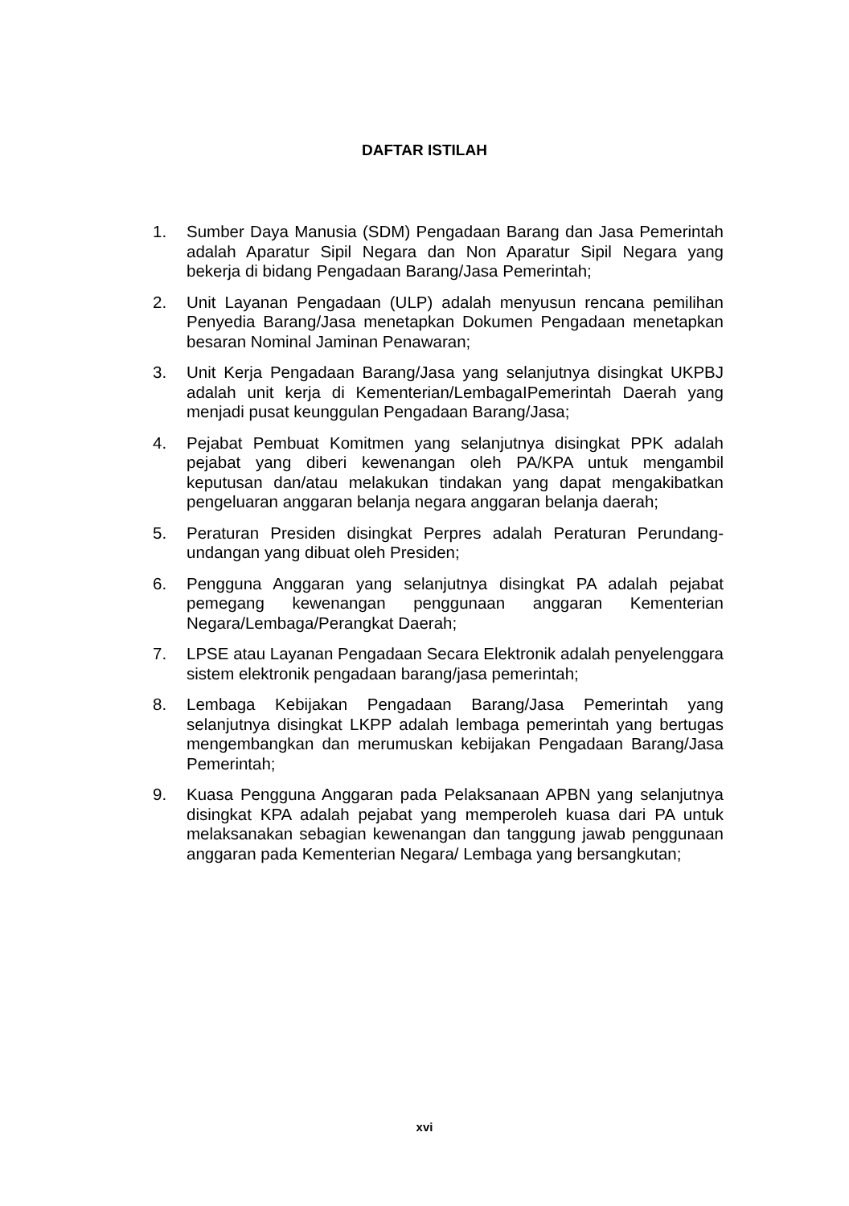DAFTAR ISTILAH
1. Sumber Daya Manusia (SDM) Pengadaan Barang dan Jasa Pemerintah adalah Aparatur Sipil Negara dan Non Aparatur Sipil Negara yang bekerja di bidang Pengadaan Barang/Jasa Pemerintah;
2. Unit Layanan Pengadaan (ULP) adalah menyusun rencana pemilihan Penyedia Barang/Jasa menetapkan Dokumen Pengadaan menetapkan besaran Nominal Jaminan Penawaran;
3. Unit Kerja Pengadaan Barang/Jasa yang selanjutnya disingkat UKPBJ adalah unit kerja di Kementerian/LembagaIPemerintah Daerah yang menjadi pusat keunggulan Pengadaan Barang/Jasa;
4. Pejabat Pembuat Komitmen yang selanjutnya disingkat PPK adalah pejabat yang diberi kewenangan oleh PA/KPA untuk mengambil keputusan dan/atau melakukan tindakan yang dapat mengakibatkan pengeluaran anggaran belanja negara anggaran belanja daerah;
5. Peraturan Presiden disingkat Perpres adalah Peraturan Perundang-undangan yang dibuat oleh Presiden;
6. Pengguna Anggaran yang selanjutnya disingkat PA adalah pejabat pemegang kewenangan penggunaan anggaran Kementerian Negara/Lembaga/Perangkat Daerah;
7. LPSE atau Layanan Pengadaan Secara Elektronik adalah penyelenggara sistem elektronik pengadaan barang/jasa pemerintah;
8. Lembaga Kebijakan Pengadaan Barang/Jasa Pemerintah yang selanjutnya disingkat LKPP adalah lembaga pemerintah yang bertugas mengembangkan dan merumuskan kebijakan Pengadaan Barang/Jasa Pemerintah;
9. Kuasa Pengguna Anggaran pada Pelaksanaan APBN yang selanjutnya disingkat KPA adalah pejabat yang memperoleh kuasa dari PA untuk melaksanakan sebagian kewenangan dan tanggung jawab penggunaan anggaran pada Kementerian Negara/ Lembaga yang bersangkutan;
xvi